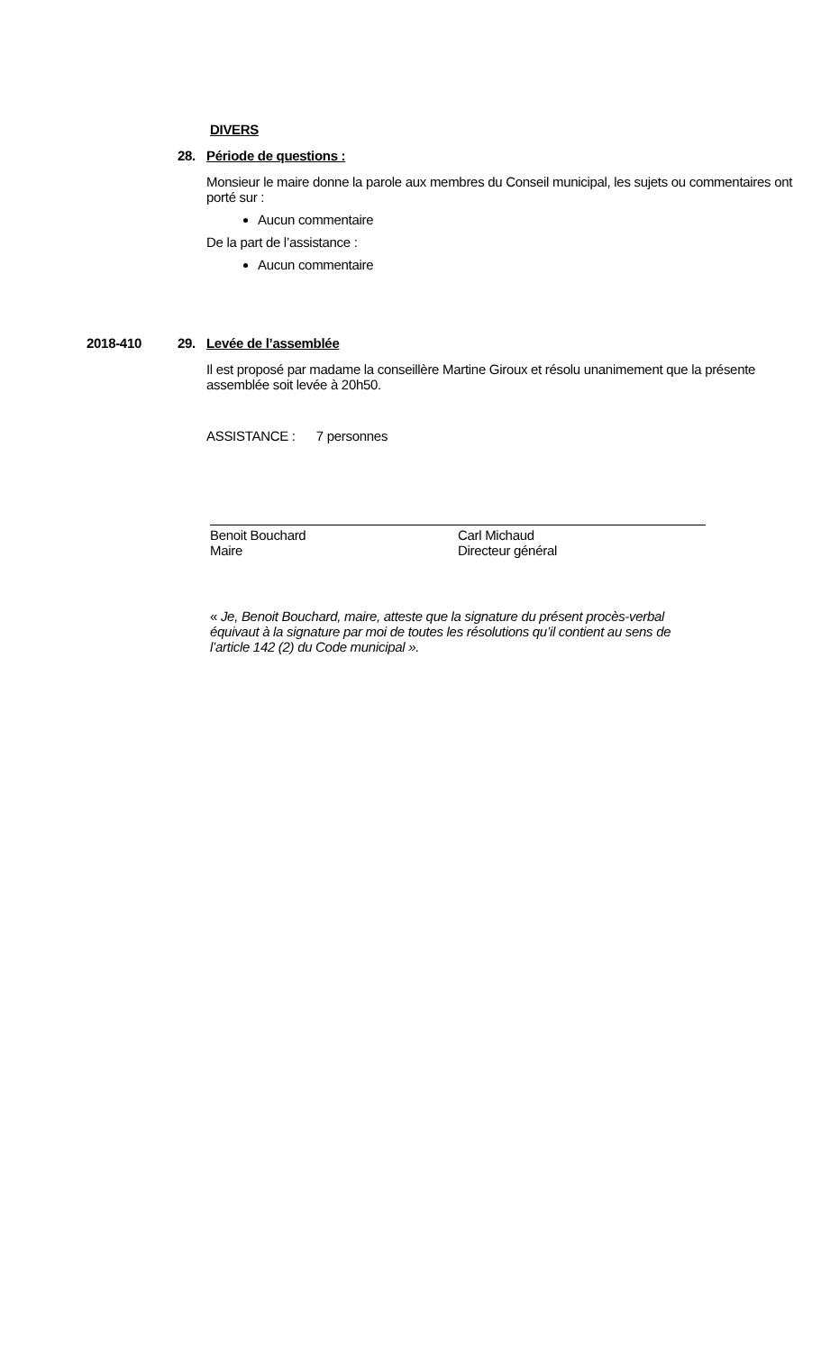DIVERS
28. Période de questions :
Monsieur le maire donne la parole aux membres du Conseil municipal, les sujets ou commentaires ont porté sur :
Aucun commentaire
De la part de l’assistance :
Aucun commentaire
2018-410 29. Levée de l’assemblée
Il est proposé par madame la conseillère Martine Giroux et résolu unanimement que la présente assemblée soit levée à 20h50.
ASSISTANCE : 7 personnes
Benoit Bouchard
Maire
Carl Michaud
Directeur général
« Je, Benoit Bouchard, maire, atteste que la signature du présent procès-verbal équivaut à la signature par moi de toutes les résolutions qu’il contient au sens de l’article 142 (2) du Code municipal ».